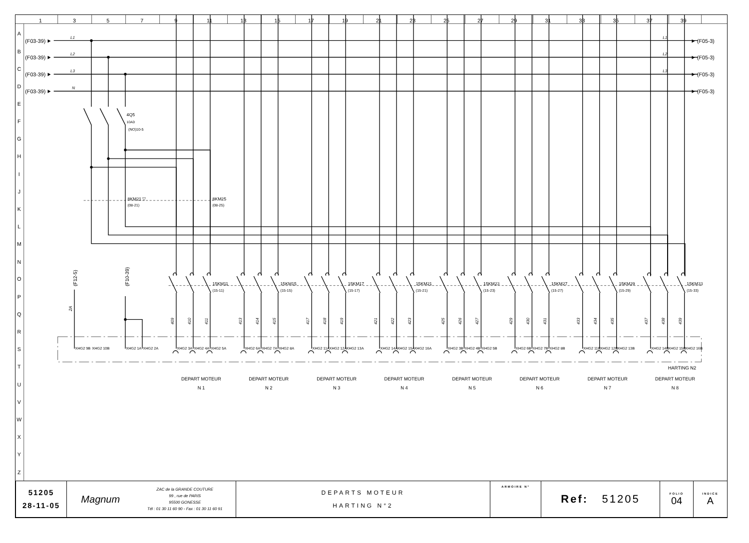1
3
5
7
9
11
13
15
17
19
21
23
25
27
29
31
33
35
37
39
A
B
C
D
E
F
G
H
I
J
K
L
M
N
O
P
Q
R
S
T
U
V
W
X
Y
Z
(F03-39) ⯈
L1
L1
⯈ (F05-3)
(F03-39) ⯈
L2
L2
⯈ (F05-3)
(F03-39) ⯈
L3
L3
⯈ (F05-3)
(F03-39) ⯈
N
⯈ (F05-3)
4Q5
10AD
(NO)10-5
8KM21 ▽
(08-21)
8KM25
(08-25)
(F12-5)
(F10-39)
2A
15KM11
(15-11)
15KM15
(15-15)
15KM17
(15-17)
15KM21
(15-21)
15KM23
(15-23)
15KM27
(15-27)
15KM29
(15-29)
15KM33
(15-33)
409
410
411
413
414
415
417
418
419
421
422
423
425
426
427
429
430
431
433
434
435
437
438
439
XHG2 9B
XHG2 10B
XHG2 1A
XHG2 2A
XHG2 3A
XHG2 4A
XHG2 5A
XHG2 6A
XHG2 7A
XHG2 8A
XHG2 11A
XHG2 12A
XHG2 13A
XHG2 14A
XHG2 15A
XHG2 16A
XHG2 3B
XHG2 4B
XHG2 5B
XHG2 6B
XHG2 7B
XHG2 8B
XHG2 11B
XHG2 12B
XHG2 13B
XHG2 14B
XHG2 15B
XHG2 16B
HARTING N2
DEPART MOTEUR
N 1
DEPART MOTEUR
N 2
DEPART MOTEUR
N 3
DEPART MOTEUR
N 4
DEPART MOTEUR
N 5
DEPART MOTEUR
N 6
DEPART MOTEUR
N 7
DEPART MOTEUR
N 8
| 51205 28-11-05 | Magnum | ZAC de la GRANDE COUTURE 99 , rue de PARIS 95500 GONESSE Tél : 01 30 11 60 90 - Fax : 01 30 11 60 91 | DEPARTS MOTEUR HARTING N°2 | ARMOIRE N° | Ref: 51205 | FOLIO 04 | INDICE A |